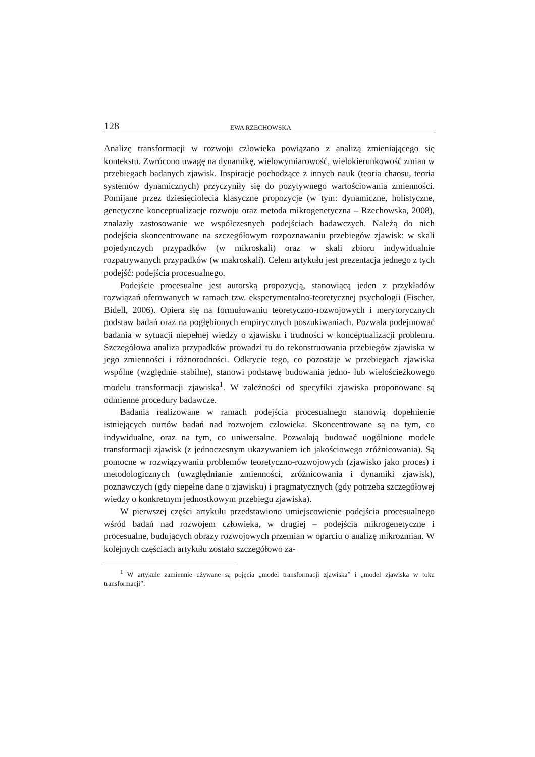128 EWA RZECHOWSKA
Analizę transformacji w rozwoju człowieka powiązano z analizą zmieniającego się kontekstu. Zwrócono uwagę na dynamikę, wielowymiarowość, wielokierunkowość zmian w przebiegach badanych zjawisk. Inspiracje pochodzące z innych nauk (teoria chaosu, teoria systemów dynamicznych) przyczyniły się do pozytywnego wartościowania zmienności. Pomijane przez dziesięciolecia klasyczne propozycje (w tym: dynamiczne, holistyczne, genetyczne konceptualizacje rozwoju oraz metoda mikrogenetyczna – Rzechowska, 2008), znalazły zastosowanie we współczesnych podejściach badawczych. Należą do nich podejścia skoncentrowane na szczegółowym rozpoznawaniu przebiegów zjawisk: w skali pojedynczych przypadków (w mikroskali) oraz w skali zbioru indywidualnie rozpatrywanych przypadków (w makroskali). Celem artykułu jest prezentacja jednego z tych podejść: podejścia procesualnego.
Podejście procesualne jest autorską propozycją, stanowiącą jeden z przykładów rozwiązań oferowanych w ramach tzw. eksperymentalno-teoretycznej psychologii (Fischer, Bidell, 2006). Opiera się na formułowaniu teoretyczno-rozwojowych i merytorycznych podstaw badań oraz na pogłębionych empirycznych poszukiwaniach. Pozwala podejmować badania w sytuacji niepełnej wiedzy o zjawisku i trudności w konceptualizacji problemu. Szczegółowa analiza przypadków prowadzi tu do rekonstruowania przebiegów zjawiska w jego zmienności i różnorodności. Odkrycie tego, co pozostaje w przebiegach zjawiska wspólne (względnie stabilne), stanowi podstawę budowania jedno- lub wielościeżkowego modelu transformacji zjawiska<sup>1</sup>. W zależności od specyfiki zjawiska proponowane są odmienne procedury badawcze.
Badania realizowane w ramach podejścia procesualnego stanowią dopełnienie istniejących nurtów badań nad rozwojem człowieka. Skoncentrowane są na tym, co indywidualne, oraz na tym, co uniwersalne. Pozwalają budować uogólnione modele transformacji zjawisk (z jednoczesnym ukazywaniem ich jakościowego zróżnicowania). Są pomocne w rozwiązywaniu problemów teoretyczno-rozwojowych (zjawisko jako proces) i metodologicznych (uwzględnianie zmienności, zróżnicowania i dynamiki zjawisk), poznawczych (gdy niepełne dane o zjawisku) i pragmatycznych (gdy potrzeba szczegółowej wiedzy o konkretnym jednostkowym przebiegu zjawiska).
W pierwszej części artykułu przedstawiono umiejscowienie podejścia procesualnego wśród badań nad rozwojem człowieka, w drugiej – podejścia mikrogenetyczne i procesualne, budujących obrazy rozwojowych przemian w oparciu o analizę mikrozmian. W kolejnych częściach artykułu zostało szczegółowo za-
<sup>1</sup> W artykule zamiennie używane są pojęcia „model transformacji zjawiska” i „model zjawiska w toku transformacji”.